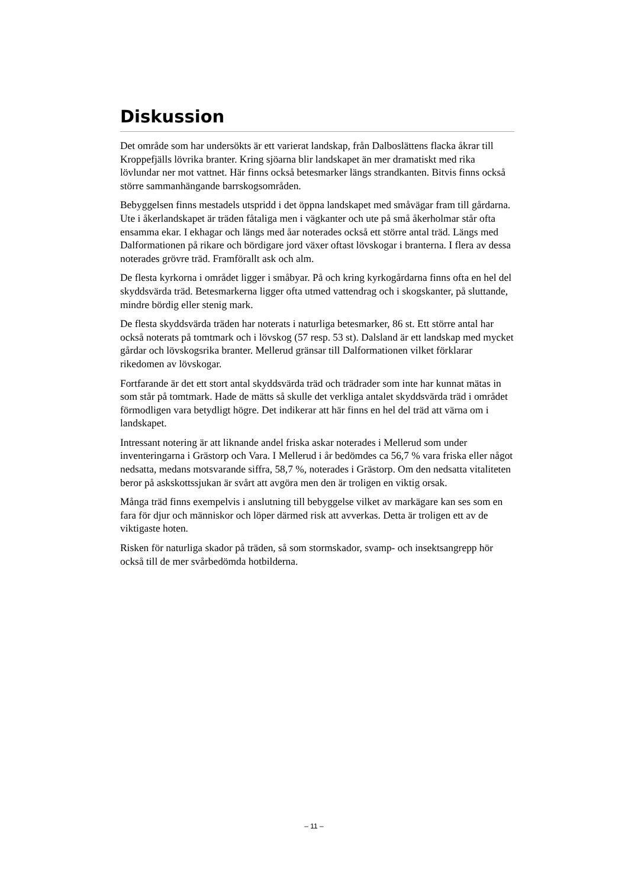Diskussion
Det område som har undersökts är ett varierat landskap, från Dalboslättens flacka åkrar till Kroppefjälls lövrika branter. Kring sjöarna blir landskapet än mer dramatiskt med rika lövlundar ner mot vattnet. Här finns också betesmarker längs strandkanten. Bitvis finns också större sammanhängande barrskogsområden.
Bebyggelsen finns mestadels utspridd i det öppna landskapet med småvägar fram till gårdarna. Ute i åkerlandskapet är träden fåtaliga men i vägkanter och ute på små åkerholmar står ofta ensamma ekar. I ekhagar och längs med åar noterades också ett större antal träd. Längs med Dalformationen på rikare och bördigare jord växer oftast lövskogar i branterna. I flera av dessa noterades grövre träd. Framförallt ask och alm.
De flesta kyrkorna i området ligger i småbyar. På och kring kyrkogårdarna finns ofta en hel del skyddsvärda träd. Betesmarkerna ligger ofta utmed vattendrag och i skogskanter, på sluttande, mindre bördig eller stenig mark.
De flesta skyddsvärda träden har noterats i naturliga betesmarker, 86 st. Ett större antal har också noterats på tomtmark och i lövskog (57 resp. 53 st). Dalsland är ett landskap med mycket gårdar och lövskogsrika branter. Mellerud gränsar till Dalformationen vilket förklarar rikedomen av lövskogar.
Fortfarande är det ett stort antal skyddsvärda träd och trädrader som inte har kunnat mätas in som står på tomtmark. Hade de mätts så skulle det verkliga antalet skyddsvärda träd i området förmodligen vara betydligt högre. Det indikerar att här finns en hel del träd att värna om i landskapet.
Intressant notering är att liknande andel friska askar noterades i Mellerud som under inventeringarna i Grästorp och Vara. I Mellerud i år bedömdes ca 56,7 % vara friska eller något nedsatta, medans motsvarande siffra, 58,7 %, noterades i Grästorp. Om den nedsatta vitaliteten beror på askskottssjukan är svårt att avgöra men den är troligen en viktig orsak.
Många träd finns exempelvis i anslutning till bebyggelse vilket av markägare kan ses som en fara för djur och människor och löper därmed risk att avverkas. Detta är troligen ett av de viktigaste hoten.
Risken för naturliga skador på träden, så som stormskador, svamp- och insektsangrepp hör också till de mer svårbedömda hotbilderna.
– 11 –